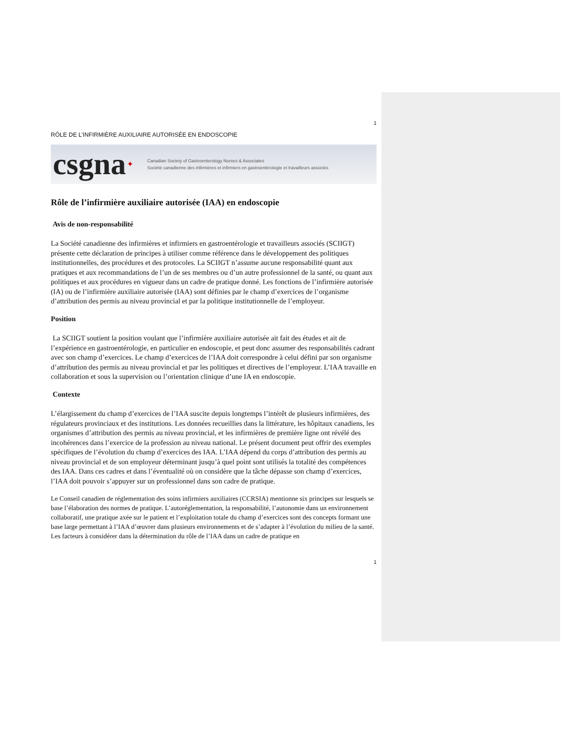1
RÔLE DE L’INFIRMIÈRE AUXILIAIRE AUTORISÉE EN ENDOSCOPIE
csgna ✦ Canadian Society of Gastroenterology Nurses & Associates
Société canadienne des infirmières et infirmiers en gastroentérologie et travailleurs associés
Rôle de l’infirmière auxiliaire autorisée (IAA) en endoscopie
Avis de non-responsabilité
La Société canadienne des infirmières et infirmiers en gastroentérologie et travailleurs associés (SCIIGT) présente cette déclaration de principes à utiliser comme référence dans le développement des politiques institutionnelles, des procédures et des protocoles. La SCIIGT n’assume aucune responsabilité quant aux pratiques et aux recommandations de l’un de ses membres ou d’un autre professionnel de la santé, ou quant aux politiques et aux procédures en vigueur dans un cadre de pratique donné. Les fonctions de l’infirmière autorisée (IA) ou de l’infirmière auxiliaire autorisée (IAA) sont définies par le champ d’exercices de l’organisme d’attribution des permis au niveau provincial et par la politique institutionnelle de l’employeur.
Position
La SCIIGT soutient la position voulant que l’infirmière auxiliaire autorisée ait fait des études et ait de l’expérience en gastroentérologie, en particulier en endoscopie, et peut donc assumer des responsabilités cadrant avec son champ d’exercices. Le champ d’exercices de l’IAA doit correspondre à celui défini par son organisme d’attribution des permis au niveau provincial et par les politiques et directives de l’employeur. L’IAA travaille en collaboration et sous la supervision ou l’orientation clinique d’une IA en endoscopie.
Contexte
L’élargissement du champ d’exercices de l’IAA suscite depuis longtemps l’intérêt de plusieurs infirmières, des régulateurs provinciaux et des institutions. Les données recueillies dans la littérature, les hôpitaux canadiens, les organismes d’attribution des permis au niveau provincial, et les infirmières de première ligne ont révélé des incohérences dans l’exercice de la profession au niveau national. Le présent document peut offrir des exemples spécifiques de l’évolution du champ d’exercices des IAA. L’IAA dépend du corps d’attribution des permis au niveau provincial et de son employeur déterminant jusqu’à quel point sont utilisés la totalité des compétences des IAA. Dans ces cadres et dans l’éventualité où on considère que la tâche dépasse son champ d’exercices, l’IAA doit pouvoir s’appuyer sur un professionnel dans son cadre de pratique.
Le Conseil canadien de réglementation des soins infirmiers auxiliaires (CCRSIA) mentionne six principes sur lesquels se base l’élaboration des normes de pratique. L’autoréglementation, la responsabilité, l’autonomie dans un environnement collaboratif, une pratique axée sur le patient et l’exploitation totale du champ d’exercices sont des concepts formant une base large permettant à l’IAA d’œuvrer dans plusieurs environnements et de s’adapter à l’évolution du milieu de la santé. Les facteurs à considérer dans la détermination du rôle de l’IAA dans un cadre de pratique en
1